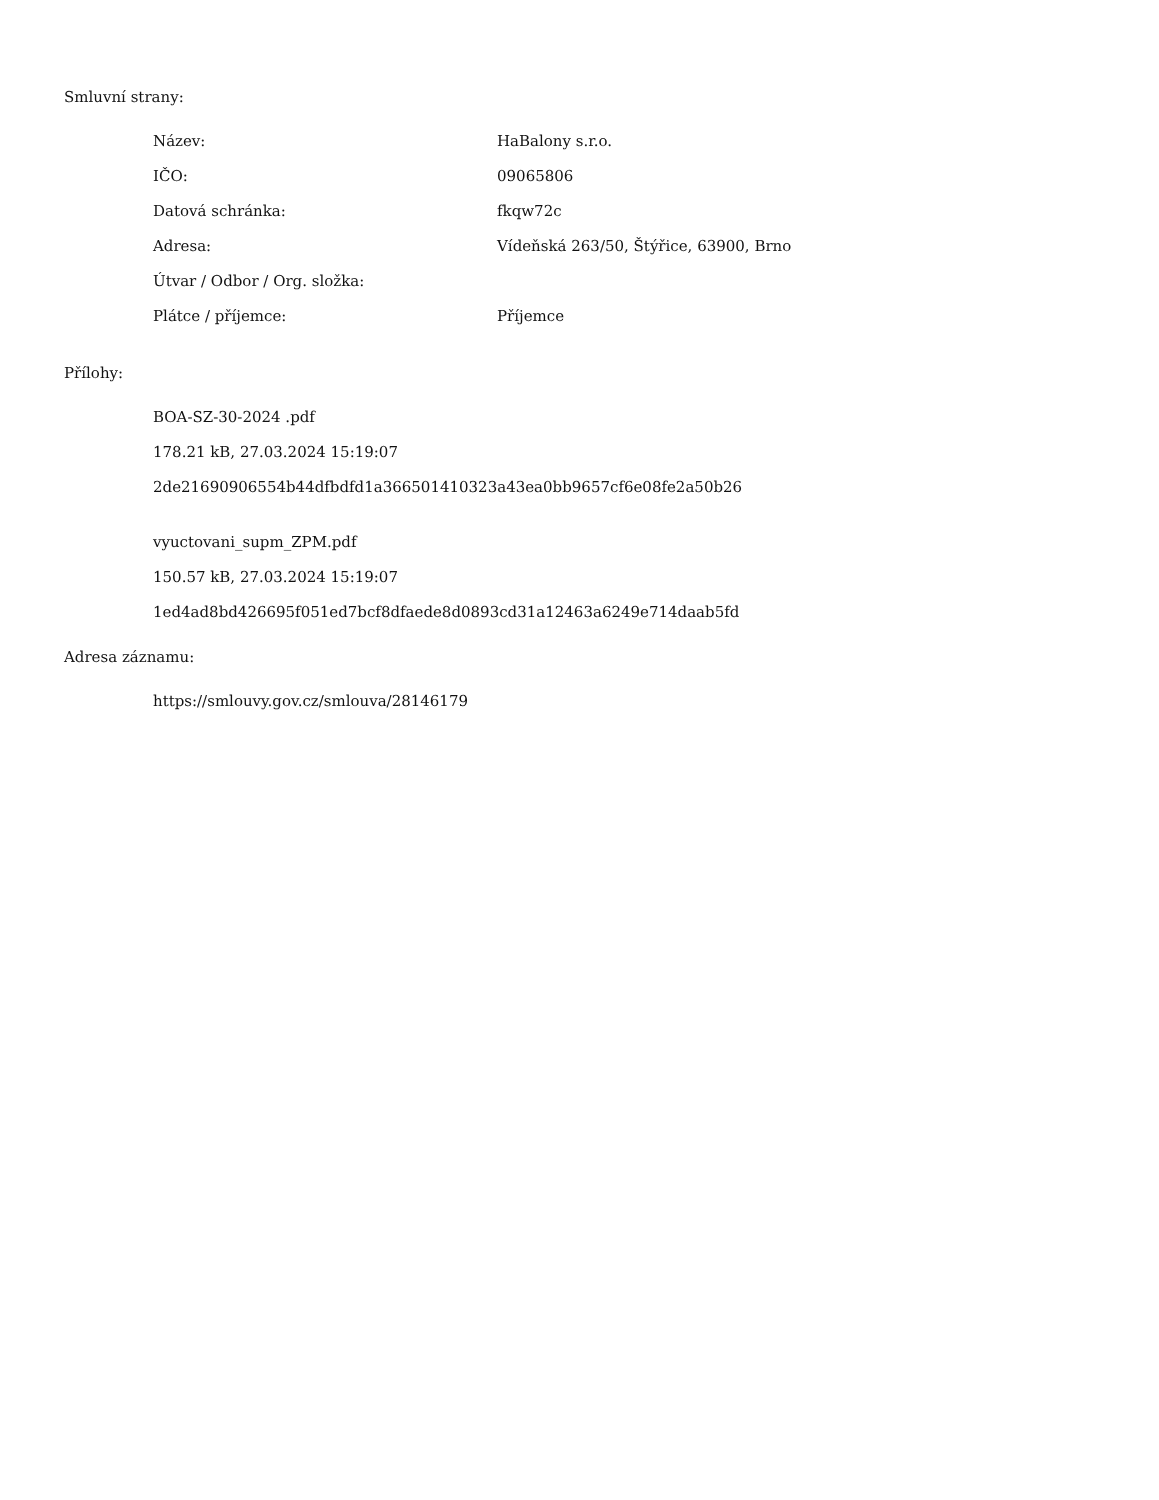Smluvní strany:
| Název: | HaBalony s.r.o. |
| IČO: | 09065806 |
| Datová schránka: | fkqw72c |
| Adresa: | Vídeňská 263/50, Štýřice, 63900, Brno |
| Útvar / Odbor / Org. složka: | |
| Plátce / příjemce: | Příjemce |
Přílohy:
BOA-SZ-30-2024 .pdf
178.21 kB, 27.03.2024 15:19:07
2de21690906554b44dfbdfd1a366501410323a43ea0bb9657cf6e08fe2a50b26
vyuctovani_supm_ZPM.pdf
150.57 kB, 27.03.2024 15:19:07
1ed4ad8bd426695f051ed7bcf8dfaede8d0893cd31a12463a6249e714daab5fd
Adresa záznamu:
https://smlouvy.gov.cz/smlouva/28146179